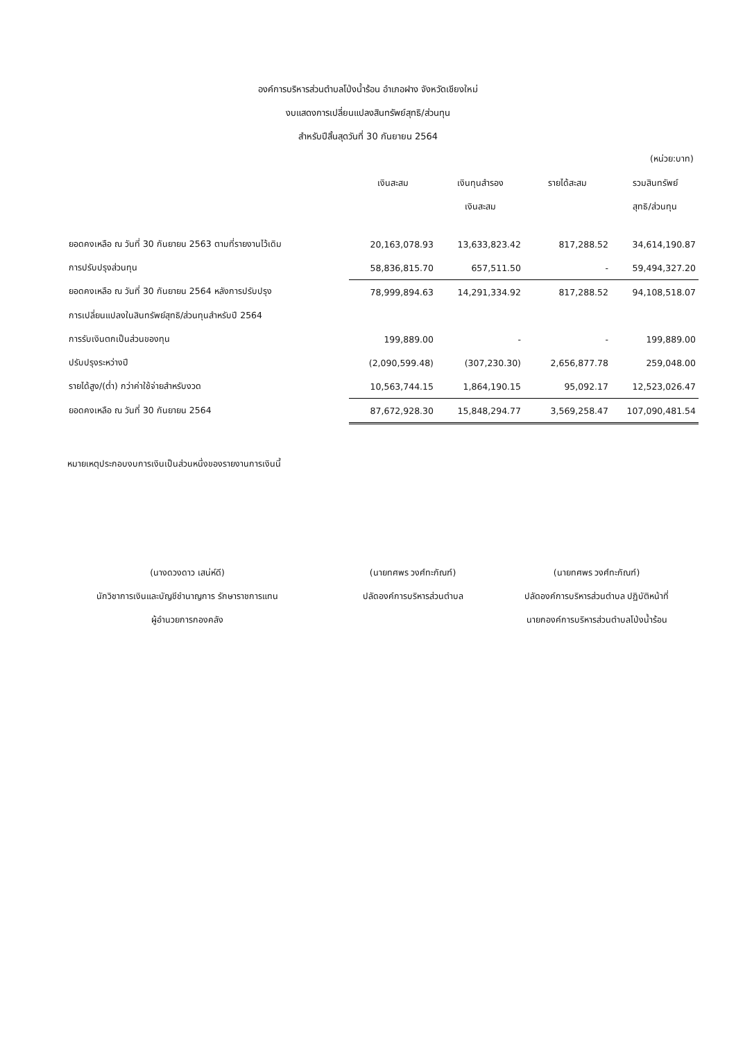องค์การบริหารส่วนตำบลโป่งน้ำร้อน อำเภอฝาง จังหวัดเชียงใหม่
งบแสดงการเปลี่ยนแปลงสินทรัพย์สุทธิ/ส่วนทุน
สำหรับปีสิ้นสุดวันที่ 30 กันยายน 2564
(หน่วย:บาท)
| | เงินสะสม | เงินทุนสำรอง เงินสะสม | รายได้สะสม | รวมสินทรัพย์ สุทธิ/ส่วนทุน |
| --- | --- | --- | --- | --- |
| ยอดคงเหลือ ณ วันที่ 30 กันยายน 2563 ตามที่รายงานไว้เดิม | 20,163,078.93 | 13,633,823.42 | 817,288.52 | 34,614,190.87 |
| การปรับปรุงส่วนทุน | 58,836,815.70 | 657,511.50 | - | 59,494,327.20 |
| ยอดคงเหลือ ณ วันที่ 30 กันยายน 2564 หลังการปรับปรุง | 78,999,894.63 | 14,291,334.92 | 817,288.52 | 94,108,518.07 |
| การเปลี่ยนแปลงในสินทรัพย์สุทธิ/ส่วนทุนสำหรับปี 2564 | | | | |
| การรับเงินตกเป็นส่วนของทุน | 199,889.00 | - | - | 199,889.00 |
| ปรับปรุงระหว่างปี | (2,090,599.48) | (307,230.30) | 2,656,877.78 | 259,048.00 |
| รายได้สูง/(ต่ำ) กว่าค่าใช้จ่ายสำหรับงวด | 10,563,744.15 | 1,864,190.15 | 95,092.17 | 12,523,026.47 |
| ยอดคงเหลือ ณ วันที่ 30 กันยายน 2564 | 87,672,928.30 | 15,848,294.77 | 3,569,258.47 | 107,090,481.54 |
หมายเหตุประกอบงบการเงินเป็นส่วนหนึ่งของรายงานการเงินนี้
(นางดวงดาว เสน่ห์ดี)
นักวิชาการเงินและบัญชีชำนาญการ รักษาราชการแทน
ผู้อำนวยการกองคลัง
(นายทศพร วงศ์ทะกัณฑ์)
ปลัดองค์การบริหารส่วนตำบล
(นายทศพร วงศ์ทะกัณฑ์)
ปลัดองค์การบริหารส่วนตำบล ปฏิบัติหน้าที่
นายกองค์การบริหารส่วนตำบลโป่งน้ำร้อน